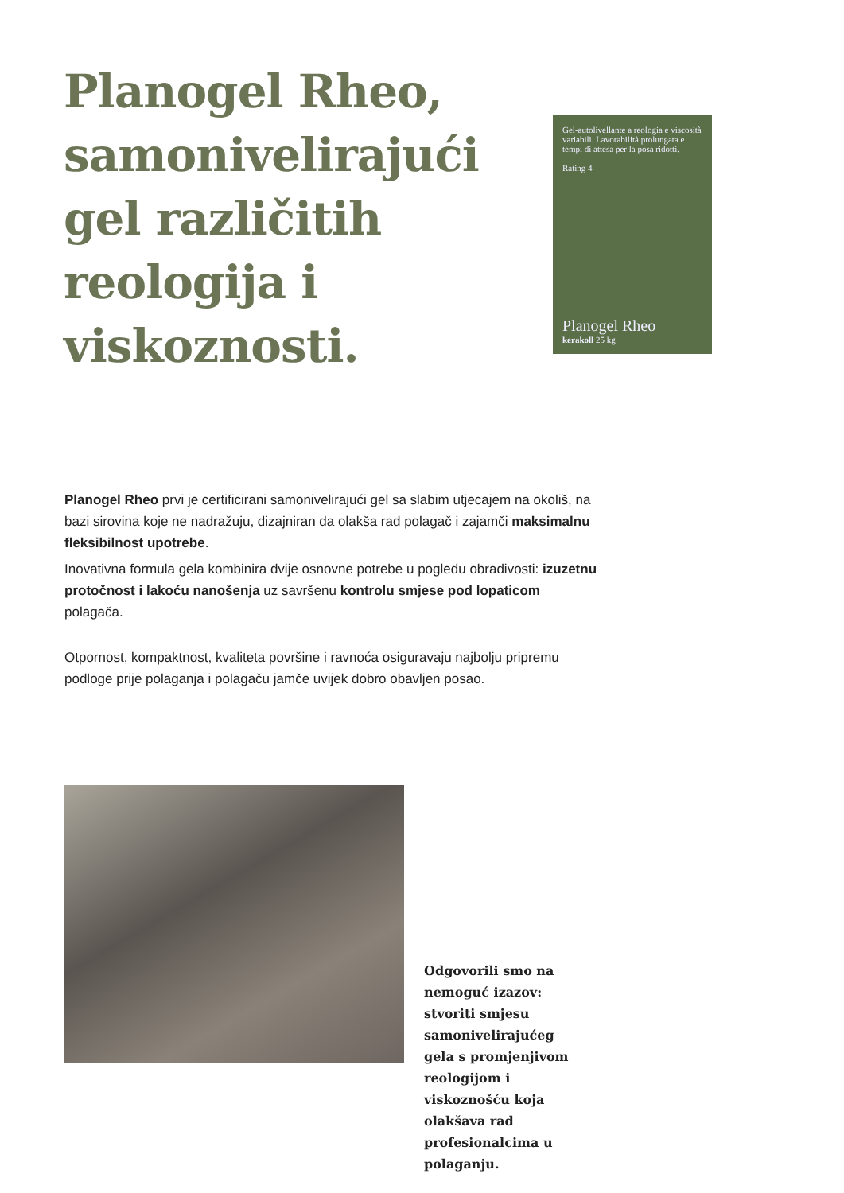Planogel Rheo, samonivelirajući gel različitih reologija i viskoznosti.
Gel-autolivellante a reologia e viscosità variabili. Lavorabilità prolungata e tempi di attesa per la posa ridotti.
Rating 4
Planogel Rheo
kerakoll 25 kg
Planogel Rheo prvi je certificirani samonivelirajući gel sa slabim utjecajem na okoliš, na bazi sirovina koje ne nadražuju, dizajniran da olakša rad polagač i zajamči maksimalnu fleksibilnost upotrebe.
Inovativna formula gela kombinira dvije osnovne potrebe u pogledu obradivosti: izuzetnu protočnost i lakoću nanošenja uz savršenu kontrolu smjese pod lopaticom polagača.
Otpornost, kompaktnost, kvaliteta površine i ravnoća osiguravaju najbolju pripremu podloge prije polaganja i polagaču jamče uvijek dobro obavljen posao.
Odgovorili smo na nemoguć izazov: stvoriti smjesu samonivelirajućeg gela s promjenjivom reologijom i viskoznošću koja olakšava rad profesionalcima u polaganju.